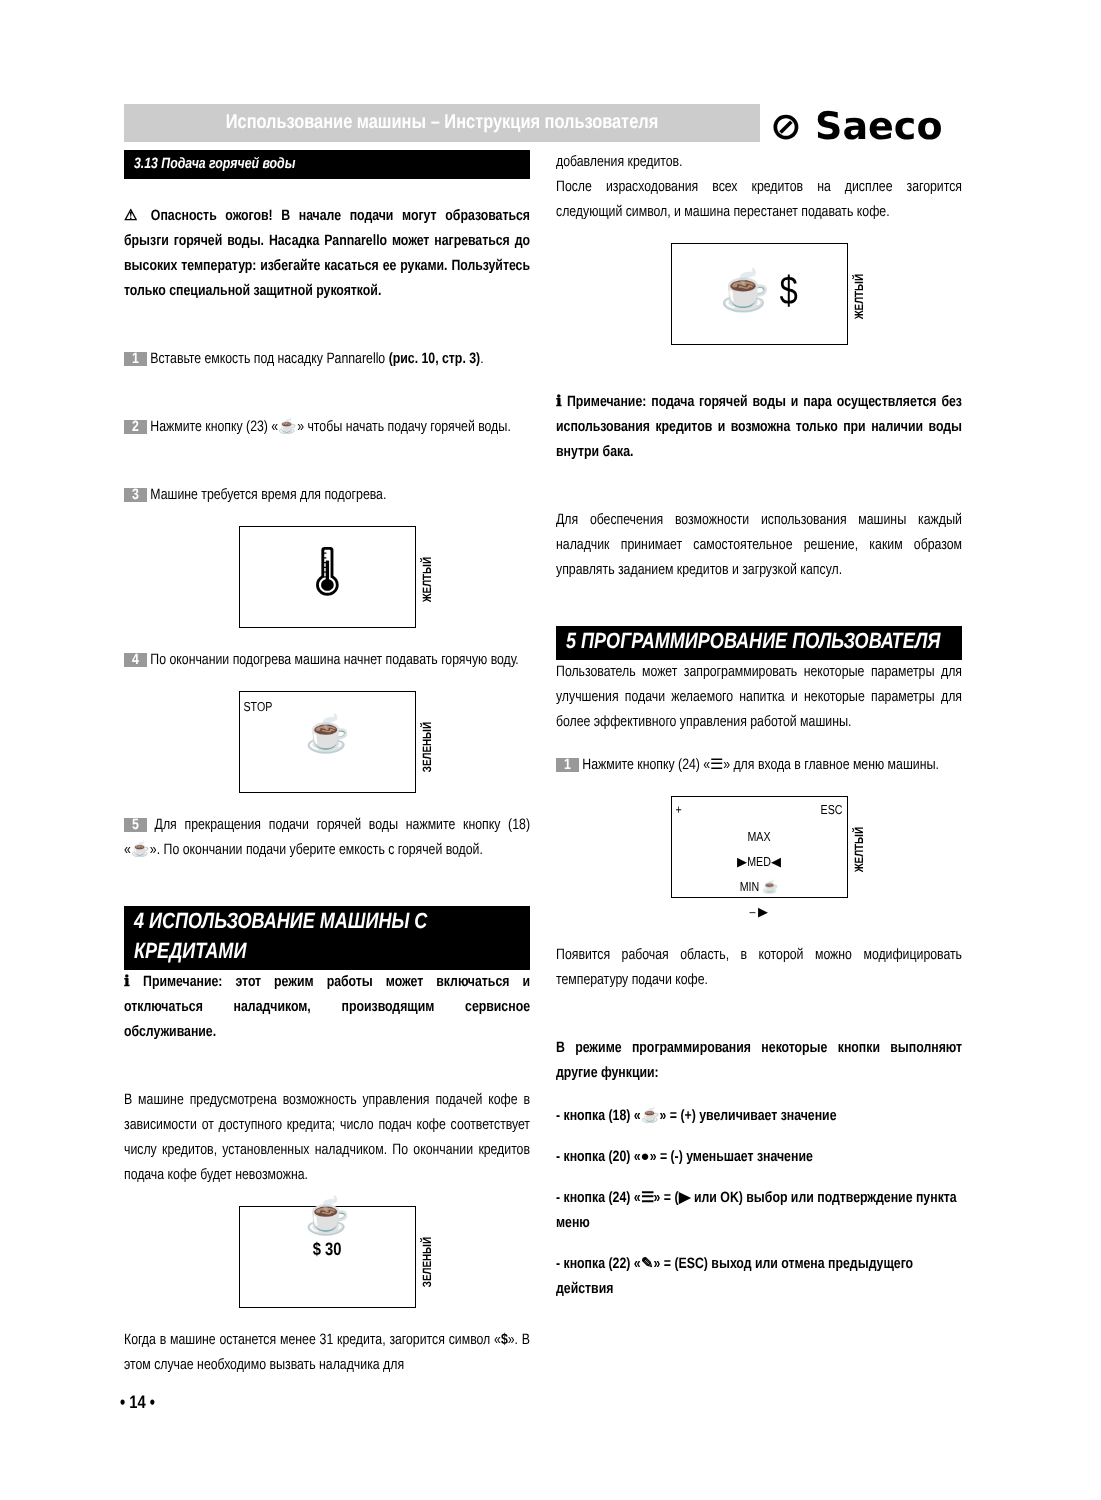Использование машины – Инструкция пользователя ⊘ Saeco
3.13 Подача горячей воды
⚠ Опасность ожогов! В начале подачи могут образоваться брызги горячей воды. Насадка Pannarello может нагреваться до высоких температур: избегайте касаться ее руками. Пользуйтесь только специальной защитной рукояткой.
1 Вставьте емкость под насадку Pannarello (рис. 10, стр. 3).
2 Нажмите кнопку (23) «☕» чтобы начать подачу горячей воды.
3 Машине требуется время для подогрева.
🌡
ЖЕЛТЫЙ
4 По окончании подогрева машина начнет подавать горячую воду.
STOP
☕
ЗЕЛЕНЫЙ
5 Для прекращения подачи горячей воды нажмите кнопку (18) «☕». По окончании подачи уберите емкость с горячей водой.
4 ИСПОЛЬЗОВАНИЕ МАШИНЫ С КРЕДИТАМИ
ℹ Примечание: этот режим работы может включаться и отключаться наладчиком, производящим сервисное обслуживание.
В машине предусмотрена возможность управления подачей кофе в зависимости от доступного кредита; число подач кофе соответствует числу кредитов, установленных наладчиком. По окончании кредитов подача кофе будет невозможна.
☕
$ 30
ЗЕЛЕНЫЙ
Когда в машине останется менее 31 кредита, загорится символ «$». В этом случае необходимо вызвать наладчика для
добавления кредитов.
После израсходования всех кредитов на дисплее загорится следующий символ, и машина перестанет подавать кофе.
☕ $
ЖЕЛТЫЙ
ℹ Примечание: подача горячей воды и пара осуществляется без использования кредитов и возможна только при наличии воды внутри бака.
Для обеспечения возможности использования машины каждый наладчик принимает самостоятельное решение, каким образом управлять заданием кредитов и загрузкой капсул.
5 ПРОГРАММИРОВАНИЕ ПОЛЬЗОВАТЕЛЯ
Пользователь может запрограммировать некоторые параметры для улучшения подачи желаемого напитка и некоторые параметры для более эффективного управления работой машины.
1 Нажмите кнопку (24) «☰» для входа в главное меню машины.
+ ESC
MAX
▶MED◀
MIN ☕
– ▶
ЖЕЛТЫЙ
Появится рабочая область, в которой можно модифицировать температуру подачи кофе.
В режиме программирования некоторые кнопки выполняют другие функции:
- кнопка (18) «☕» = (+) увеличивает значение
- кнопка (20) «●» = (-) уменьшает значение
- кнопка (24) «☰» = (▶ или OK) выбор или подтверждение пункта меню
- кнопка (22) «✎» = (ESC) выход или отмена предыдущего действия
• 14 •